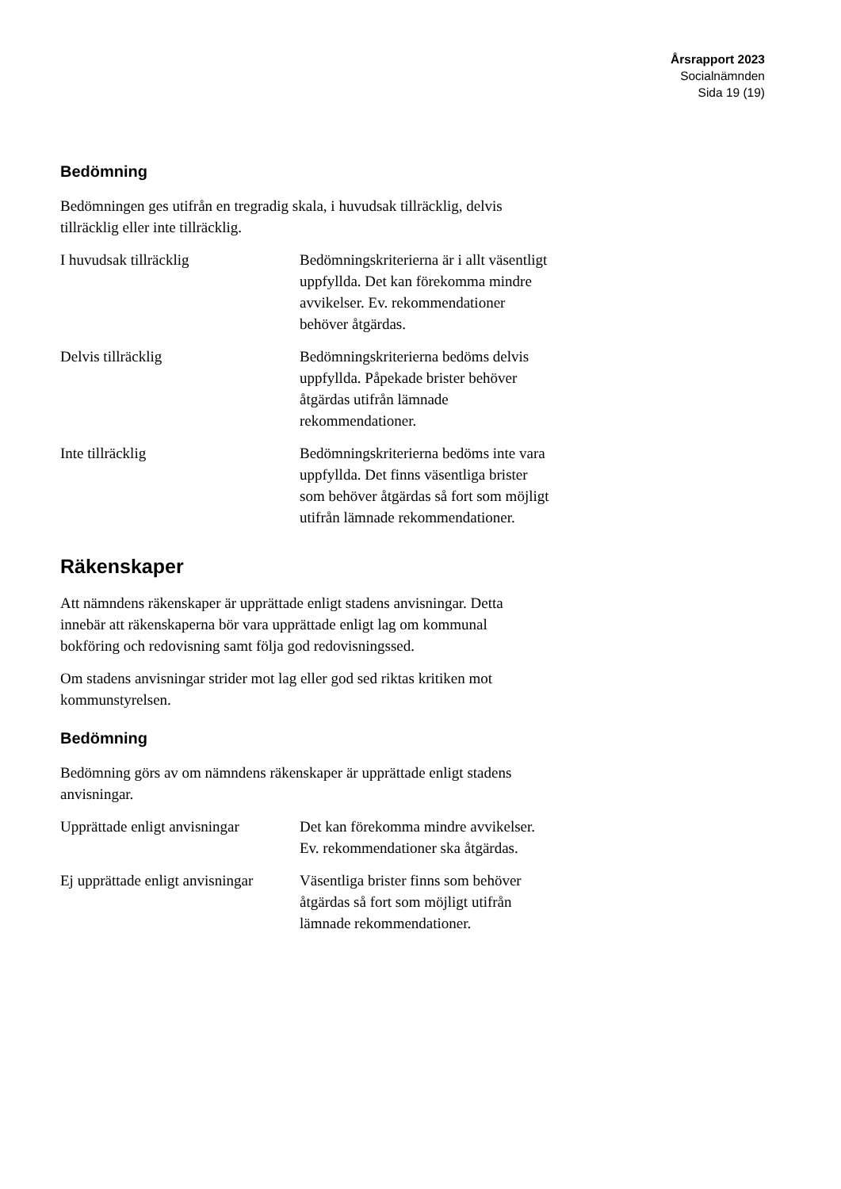Årsrapport 2023
Socialnämnden
Sida 19 (19)
Bedömning
Bedömningen ges utifrån en tregradig skala, i huvudsak tillräcklig, delvis tillräcklig eller inte tillräcklig.
| I huvudsak tillräcklig | Bedömningskriterierna är i allt väsentligt uppfyllda. Det kan förekomma mindre avvikelser. Ev. rekommendationer behöver åtgärdas. |
| Delvis tillräcklig | Bedömningskriterierna bedöms delvis uppfyllda. Påpekade brister behöver åtgärdas utifrån lämnade rekommendationer. |
| Inte tillräcklig | Bedömningskriterierna bedöms inte vara uppfyllda. Det finns väsentliga brister som behöver åtgärdas så fort som möjligt utifrån lämnade rekommendationer. |
Räkenskaper
Att nämndens räkenskaper är upprättade enligt stadens anvisningar. Detta innebär att räkenskaperna bör vara upprättade enligt lag om kommunal bokföring och redovisning samt följa god redovisningssed.
Om stadens anvisningar strider mot lag eller god sed riktas kritiken mot kommunstyrelsen.
Bedömning
Bedömning görs av om nämndens räkenskaper är upprättade enligt stadens anvisningar.
| Upprättade enligt anvisningar | Det kan förekomma mindre avvikelser. Ev. rekommendationer ska åtgärdas. |
| Ej upprättade enligt anvisningar | Väsentliga brister finns som behöver åtgärdas så fort som möjligt utifrån lämnade rekommendationer. |